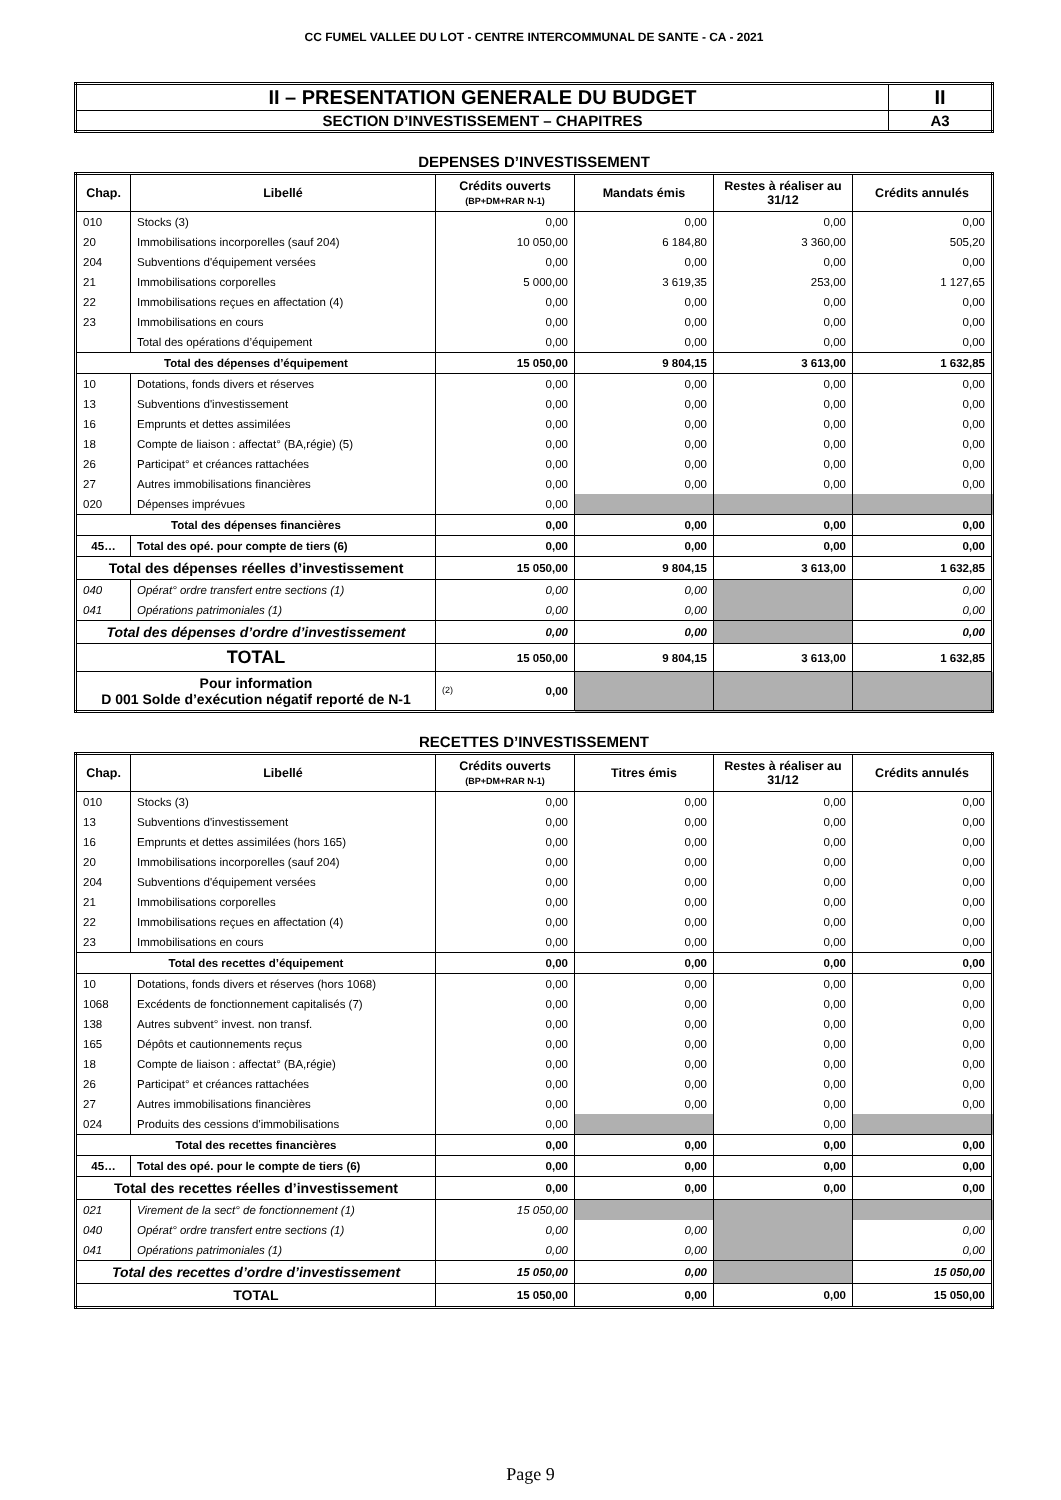CC FUMEL VALLEE DU LOT - CENTRE INTERCOMMUNAL DE SANTE - CA - 2021
| II – PRESENTATION GENERALE DU BUDGET | II |
| SECTION D’INVESTISSEMENT – CHAPITRES | A3 |
DEPENSES D’INVESTISSEMENT
| Chap. | Libellé | Crédits ouverts (BP+DM+RAR N-1) | Mandats émis | Restes à réaliser au 31/12 | Crédits annulés |
| --- | --- | --- | --- | --- | --- |
| 010 | Stocks (3) | 0,00 | 0,00 | 0,00 | 0,00 |
| 20 | Immobilisations incorporelles (sauf 204) | 10 050,00 | 6 184,80 | 3 360,00 | 505,20 |
| 204 | Subventions d'équipement versées | 0,00 | 0,00 | 0,00 | 0,00 |
| 21 | Immobilisations corporelles | 5 000,00 | 3 619,35 | 253,00 | 1 127,65 |
| 22 | Immobilisations reçues en affectation (4) | 0,00 | 0,00 | 0,00 | 0,00 |
| 23 | Immobilisations en cours | 0,00 | 0,00 | 0,00 | 0,00 |
| | Total des opérations d’équipement | 0,00 | 0,00 | 0,00 | 0,00 |
| Total des dépenses d’équipement | | 15 050,00 | 9 804,15 | 3 613,00 | 1 632,85 |
| 10 | Dotations, fonds divers et réserves | 0,00 | 0,00 | 0,00 | 0,00 |
| 13 | Subventions d'investissement | 0,00 | 0,00 | 0,00 | 0,00 |
| 16 | Emprunts et dettes assimilées | 0,00 | 0,00 | 0,00 | 0,00 |
| 18 | Compte de liaison : affectat° (BA,régie) (5) | 0,00 | 0,00 | 0,00 | 0,00 |
| 26 | Participat° et créances rattachées | 0,00 | 0,00 | 0,00 | 0,00 |
| 27 | Autres immobilisations financières | 0,00 | 0,00 | 0,00 | 0,00 |
| 020 | Dépenses imprévues | 0,00 | | | |
| Total des dépenses financières | | 0,00 | 0,00 | 0,00 | 0,00 |
| 45… | Total des opé. pour compte de tiers (6) | 0,00 | 0,00 | 0,00 | 0,00 |
| Total des dépenses réelles d’investissement | | 15 050,00 | 9 804,15 | 3 613,00 | 1 632,85 |
| 040 | Opérat° ordre transfert entre sections (1) | 0,00 | 0,00 | | 0,00 |
| 041 | Opérations patrimoniales (1) | 0,00 | 0,00 | | 0,00 |
| Total des dépenses d’ordre d’investissement | | 0,00 | 0,00 | | 0,00 |
| TOTAL | | 15 050,00 | 9 804,15 | 3 613,00 | 1 632,85 |
| Pour information D 001 Solde d’exécution négatif reporté de N-1 | | (2) 0,00 | | | |
RECETTES D’INVESTISSEMENT
| Chap. | Libellé | Crédits ouverts (BP+DM+RAR N-1) | Titres émis | Restes à réaliser au 31/12 | Crédits annulés |
| --- | --- | --- | --- | --- | --- |
| 010 | Stocks (3) | 0,00 | 0,00 | 0,00 | 0,00 |
| 13 | Subventions d'investissement | 0,00 | 0,00 | 0,00 | 0,00 |
| 16 | Emprunts et dettes assimilées (hors 165) | 0,00 | 0,00 | 0,00 | 0,00 |
| 20 | Immobilisations incorporelles (sauf 204) | 0,00 | 0,00 | 0,00 | 0,00 |
| 204 | Subventions d'équipement versées | 0,00 | 0,00 | 0,00 | 0,00 |
| 21 | Immobilisations corporelles | 0,00 | 0,00 | 0,00 | 0,00 |
| 22 | Immobilisations reçues en affectation (4) | 0,00 | 0,00 | 0,00 | 0,00 |
| 23 | Immobilisations en cours | 0,00 | 0,00 | 0,00 | 0,00 |
| Total des recettes d’équipement | | 0,00 | 0,00 | 0,00 | 0,00 |
| 10 | Dotations, fonds divers et réserves (hors 1068) | 0,00 | 0,00 | 0,00 | 0,00 |
| 1068 | Excédents de fonctionnement capitalisés (7) | 0,00 | 0,00 | 0,00 | 0,00 |
| 138 | Autres subvent° invest. non transf. | 0,00 | 0,00 | 0,00 | 0,00 |
| 165 | Dépôts et cautionnements reçus | 0,00 | 0,00 | 0,00 | 0,00 |
| 18 | Compte de liaison : affectat° (BA,régie) | 0,00 | 0,00 | 0,00 | 0,00 |
| 26 | Participat° et créances rattachées | 0,00 | 0,00 | 0,00 | 0,00 |
| 27 | Autres immobilisations financières | 0,00 | 0,00 | 0,00 | 0,00 |
| 024 | Produits des cessions d'immobilisations | 0,00 | | 0,00 | |
| Total des recettes financières | | 0,00 | 0,00 | 0,00 | 0,00 |
| 45… | Total des opé. pour le compte de tiers (6) | 0,00 | 0,00 | 0,00 | 0,00 |
| Total des recettes réelles d’investissement | | 0,00 | 0,00 | 0,00 | 0,00 |
| 021 | Virement de la sect° de fonctionnement (1) | 15 050,00 | | | |
| 040 | Opérat° ordre transfert entre sections (1) | 0,00 | 0,00 | | 0,00 |
| 041 | Opérations patrimoniales (1) | 0,00 | 0,00 | | 0,00 |
| Total des recettes d’ordre d’investissement | | 15 050,00 | 0,00 | | 15 050,00 |
| TOTAL | | 15 050,00 | 0,00 | 0,00 | 15 050,00 |
Page 9